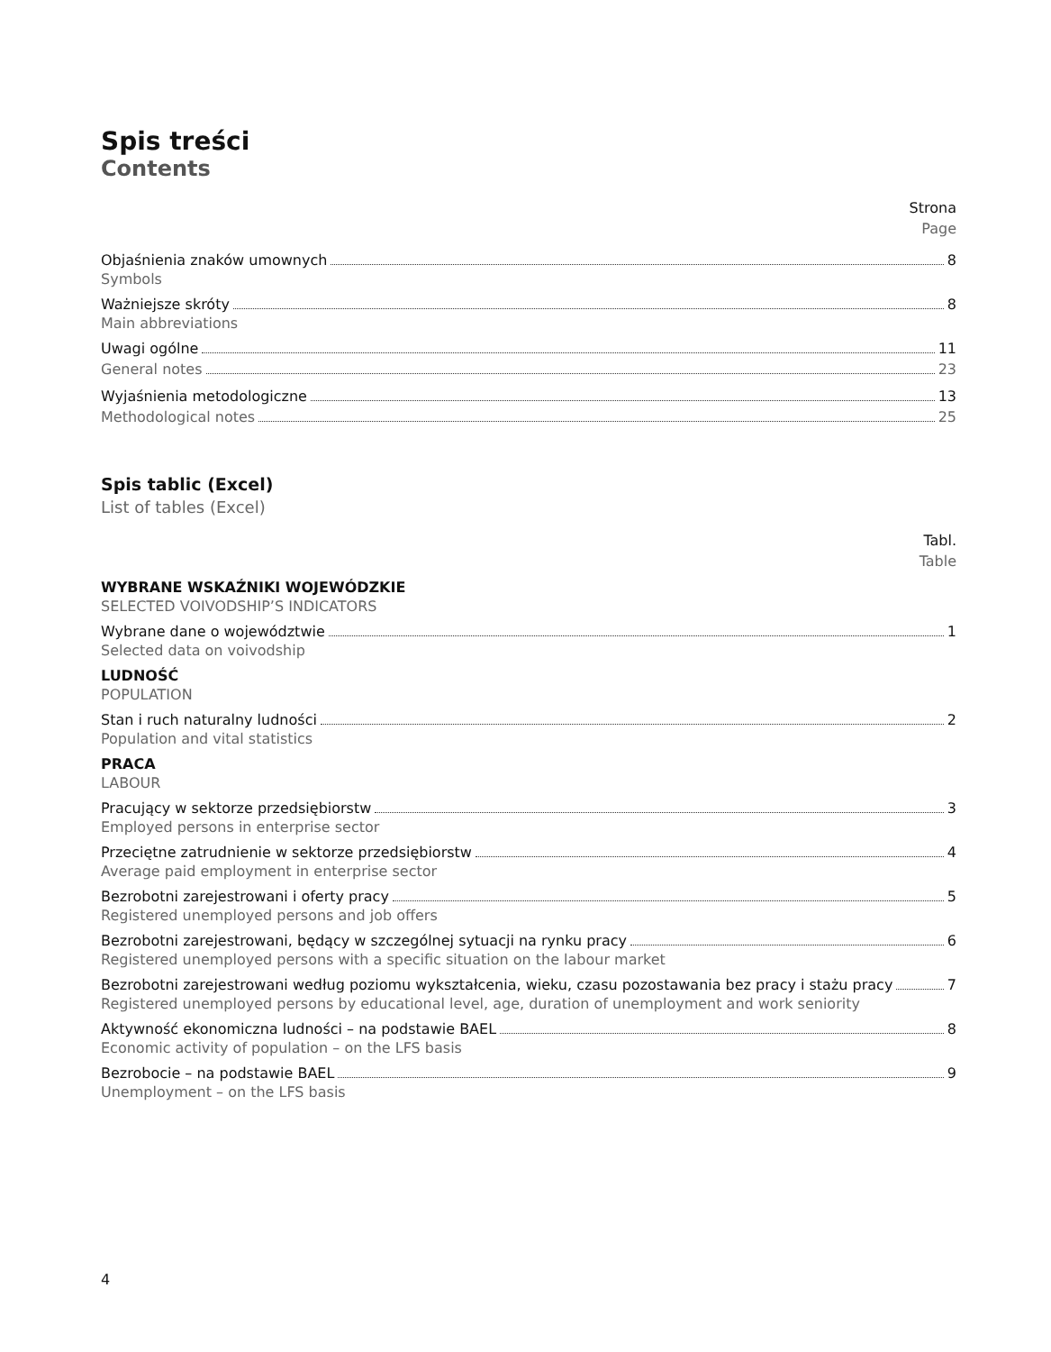Spis treści
Contents
Strona
Page
Objaśnienia znaków umownych 8
Symbols
Ważniejsze skróty 8
Main abbreviations
Uwagi ogólne 11
General notes 23
Wyjaśnienia metodologiczne 13
Methodological notes 25
Spis tablic (Excel)
List of tables (Excel)
Tabl.
Table
WYBRANE WSKAŹNIKI WOJEWÓDZKIE
SELECTED VOIVODSHIP’S INDICATORS
Wybrane dane o województwie 1
Selected data on voivodship
LUDNOŚĆ
POPULATION
Stan i ruch naturalny ludności 2
Population and vital statistics
PRACA
LABOUR
Pracujący w sektorze przedsiębiorstw 3
Employed persons in enterprise sector
Przeciętne zatrudnienie w sektorze przedsiębiorstw 4
Average paid employment in enterprise sector
Bezrobotni zarejestrowani i oferty pracy 5
Registered unemployed persons and job offers
Bezrobotni zarejestrowani, będący w szczególnej sytuacji na rynku pracy 6
Registered unemployed persons with a specific situation on the labour market
Bezrobotni zarejestrowani według poziomu wykształcenia, wieku, czasu pozostawania bez pracy i stażu pracy 7
Registered unemployed persons by educational level, age, duration of unemployment and work seniority
Aktywność ekonomiczna ludności – na podstawie BAEL 8
Economic activity of population – on the LFS basis
Bezrobocie – na podstawie BAEL 9
Unemployment – on the LFS basis
4